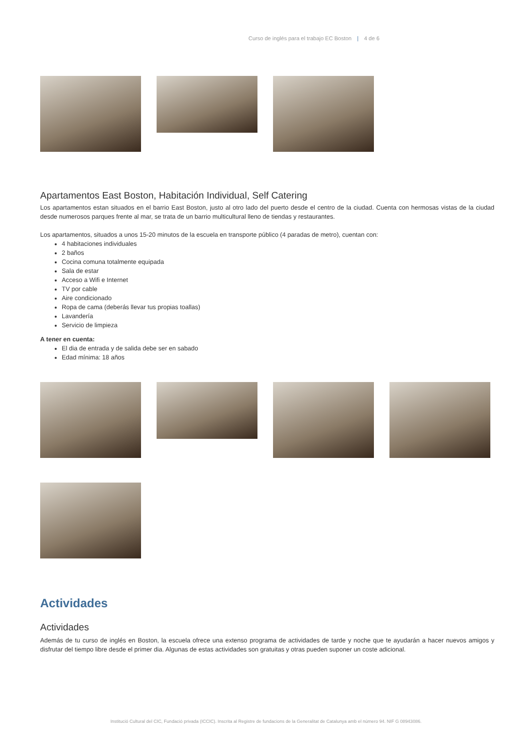Curso de inglés para el trabajo EC Boston | 4 de 6
Apartamentos East Boston, Habitación Individual, Self Catering
Los apartamentos estan situados en el barrio East Boston, justo al otro lado del puerto desde el centro de la ciudad. Cuenta con hermosas vistas de la ciudad desde numerosos parques frente al mar, se trata de un barrio multicultural lleno de tiendas y restaurantes.
Los apartamentos, situados a unos 15-20 minutos de la escuela en transporte público (4 paradas de metro), cuentan con:
4 habitaciones individuales
2 baños
Cocina comuna totalmente equipada
Sala de estar
Acceso a Wifi e Internet
TV por cable
Aire condicionado
Ropa de cama (deberás llevar tus propias toallas)
Lavandería
Servicio de limpieza
A tener en cuenta:
El dia de entrada y de salida debe ser en sabado
Edad mínima: 18 años
Actividades
Actividades
Además de tu curso de inglés en Boston, la escuela ofrece una extenso programa de actividades de tarde y noche que te ayudarán a hacer nuevos amigos y disfrutar del tiempo libre desde el primer dia. Algunas de estas actividades son gratuitas y otras pueden suponer un coste adicional.
Institució Cultural del CIC, Fundació privada (ICCIC). Inscrita al Registre de fundacions de la Generalitat de Catalunya amb el número 94. NIF G 08943086.